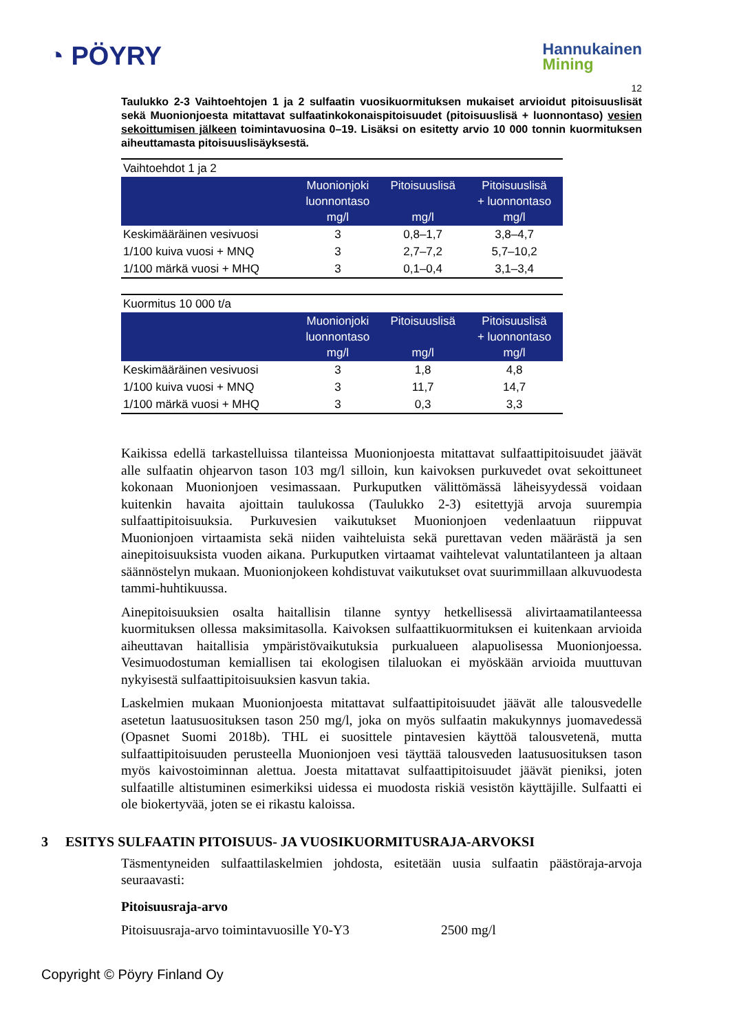◔ PÖYRY
Hannukainen
Mining
12
Taulukko 2-3 Vaihtoehtojen 1 ja 2 sulfaatin vuosikuormituksen mukaiset arvioidut pitoisuuslisät sekä Muonionjoesta mitattavat sulfaatinkokonaispitoisuudet (pitoisuuslisä + luonnontaso) vesien sekoittumisen jälkeen toimintavuosina 0–19. Lisäksi on esitetty arvio 10 000 tonnin kuormituksen aiheuttamasta pitoisuuslisäyksestä.
| Vaihtoehdot 1 ja 2 | | | |
| | Muonionjoki luonnontaso mg/l | Pitoisuuslisä mg/l | Pitoisuuslisä + luonnontaso mg/l |
| Keskimääräinen vesivuosi | 3 | 0,8–1,7 | 3,8–4,7 |
| 1/100 kuiva vuosi + MNQ | 3 | 2,7–7,2 | 5,7–10,2 |
| 1/100 märkä vuosi + MHQ | 3 | 0,1–0,4 | 3,1–3,4 |
| Kuormitus 10 000 t/a | | | |
| | Muonionjoki luonnontaso mg/l | Pitoisuuslisä mg/l | Pitoisuuslisä + luonnontaso mg/l |
| Keskimääräinen vesivuosi | 3 | 1,8 | 4,8 |
| 1/100 kuiva vuosi + MNQ | 3 | 11,7 | 14,7 |
| 1/100 märkä vuosi + MHQ | 3 | 0,3 | 3,3 |
Kaikissa edellä tarkastelluissa tilanteissa Muonionjoesta mitattavat sulfaattipitoisuudet jäävät alle sulfaatin ohjearvon tason 103 mg/l silloin, kun kaivoksen purkuvedet ovat sekoittuneet kokonaan Muonionjoen vesimassaan. Purkuputken välittömässä läheisyydessä voidaan kuitenkin havaita ajoittain taulukossa (Taulukko 2-3) esitettyjä arvoja suurempia sulfaattipitoisuuksia. Purkuvesien vaikutukset Muonionjoen vedenlaatuun riippuvat Muonionjoen virtaamista sekä niiden vaihteluista sekä purettavan veden määrästä ja sen ainepitoisuuksista vuoden aikana. Purkuputken virtaamat vaihtelevat valuntatilanteen ja altaan säännöstelyn mukaan. Muonionjokeen kohdistuvat vaikutukset ovat suurimmillaan alkuvuodesta tammi-huhtikuussa.
Ainepitoisuuksien osalta haitallisin tilanne syntyy hetkellisessä alivirtaamatilanteessa kuormituksen ollessa maksimitasolla. Kaivoksen sulfaattikuormituksen ei kuitenkaan arvioida aiheuttavan haitallisia ympäristövaikutuksia purkualueen alapuolisessa Muonionjoessa. Vesimuodostuman kemiallisen tai ekologisen tilaluokan ei myöskään arvioida muuttuvan nykyisestä sulfaattipitoisuuksien kasvun takia.
Laskelmien mukaan Muonionjoesta mitattavat sulfaattipitoisuudet jäävät alle talousvedelle asetetun laatusuosituksen tason 250 mg/l, joka on myös sulfaatin makukynnys juomavedessä (Opasnet Suomi 2018b). THL ei suosittele pintavesien käyttöä talousvetenä, mutta sulfaattipitoisuuden perusteella Muonionjoen vesi täyttää talousveden laatusuosituksen tason myös kaivostoiminnan alettua. Joesta mitattavat sulfaattipitoisuudet jäävät pieniksi, joten sulfaatille altistuminen esimerkiksi uidessa ei muodosta riskiä vesistön käyttäjille. Sulfaatti ei ole biokertyvää, joten se ei rikastu kaloissa.
3 ESITYS SULFAATIN PITOISUUS- JA VUOSIKUORMITUSRAJA-ARVOKSI
Täsmentyneiden sulfaattilaskelmien johdosta, esitetään uusia sulfaatin päästöraja-arvoja seuraavasti:
Pitoisuusraja-arvo
Pitoisuusraja-arvo toimintavuosille Y0-Y3 2500 mg/l
Copyright © Pöyry Finland Oy